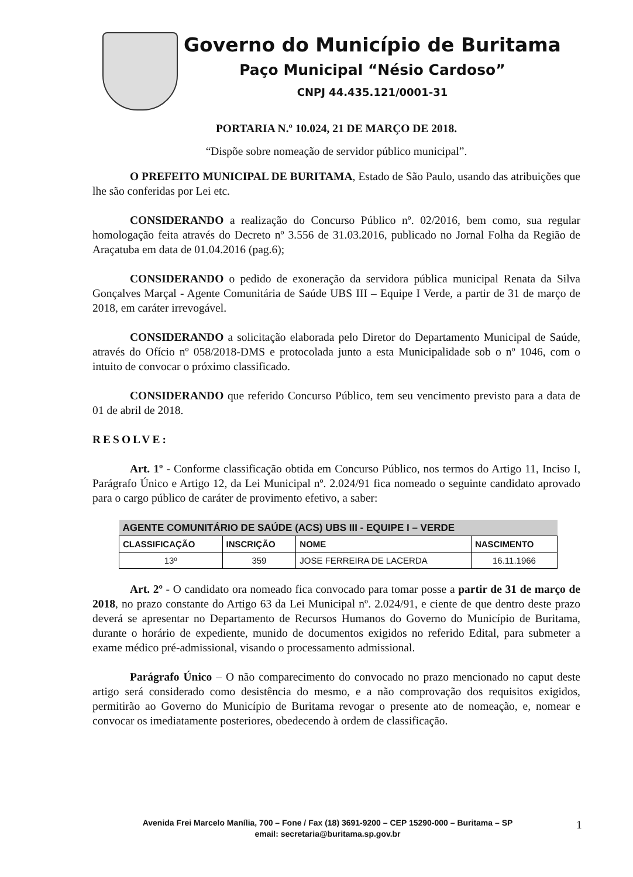Governo do Município de Buritama
Paço Municipal “Nésio Cardoso”
CNPJ 44.435.121/0001-31
PORTARIA N.º 10.024, 21 DE MARÇO DE 2018.
“Dispõe sobre nomeação de servidor público municipal”.
O PREFEITO MUNICIPAL DE BURITAMA, Estado de São Paulo, usando das atribuições que lhe são conferidas por Lei etc.
CONSIDERANDO a realização do Concurso Público nº. 02/2016, bem como, sua regular homologação feita através do Decreto nº 3.556 de 31.03.2016, publicado no Jornal Folha da Região de Araçatuba em data de 01.04.2016 (pag.6);
CONSIDERANDO o pedido de exoneração da servidora pública municipal Renata da Silva Gonçalves Marçal - Agente Comunitária de Saúde UBS III – Equipe I Verde, a partir de 31 de março de 2018, em caráter irrevogável.
CONSIDERANDO a solicitação elaborada pelo Diretor do Departamento Municipal de Saúde, através do Ofício nº 058/2018-DMS e protocolada junto a esta Municipalidade sob o nº 1046, com o intuito de convocar o próximo classificado.
CONSIDERANDO que referido Concurso Público, tem seu vencimento previsto para a data de 01 de abril de 2018.
RESOLVE:
Art. 1º - Conforme classificação obtida em Concurso Público, nos termos do Artigo 11, Inciso I, Parágrafo Único e Artigo 12, da Lei Municipal nº. 2.024/91 fica nomeado o seguinte candidato aprovado para o cargo público de caráter de provimento efetivo, a saber:
| AGENTE COMUNITÁRIO DE SAÚDE (ACS) UBS III - EQUIPE I – VERDE | | | |
| --- | --- | --- | --- |
| CLASSIFICAÇÃO | INSCRIÇÃO | NOME | NASCIMENTO |
| 13º | 359 | JOSE FERREIRA DE LACERDA | 16.11.1966 |
Art. 2º - O candidato ora nomeado fica convocado para tomar posse a partir de 31 de março de 2018, no prazo constante do Artigo 63 da Lei Municipal nº. 2.024/91, e ciente de que dentro deste prazo deverá se apresentar no Departamento de Recursos Humanos do Governo do Município de Buritama, durante o horário de expediente, munido de documentos exigidos no referido Edital, para submeter a exame médico pré-admissional, visando o processamento admissional.
Parágrafo Único – O não comparecimento do convocado no prazo mencionado no caput deste artigo será considerado como desistência do mesmo, e a não comprovação dos requisitos exigidos, permitirão ao Governo do Município de Buritama revogar o presente ato de nomeação, e, nomear e convocar os imediatamente posteriores, obedecendo à ordem de classificação.
Avenida Frei Marcelo Manília, 700 – Fone / Fax (18) 3691-9200 – CEP 15290-000 – Buritama – SP
email: secretaria@buritama.sp.gov.br
1